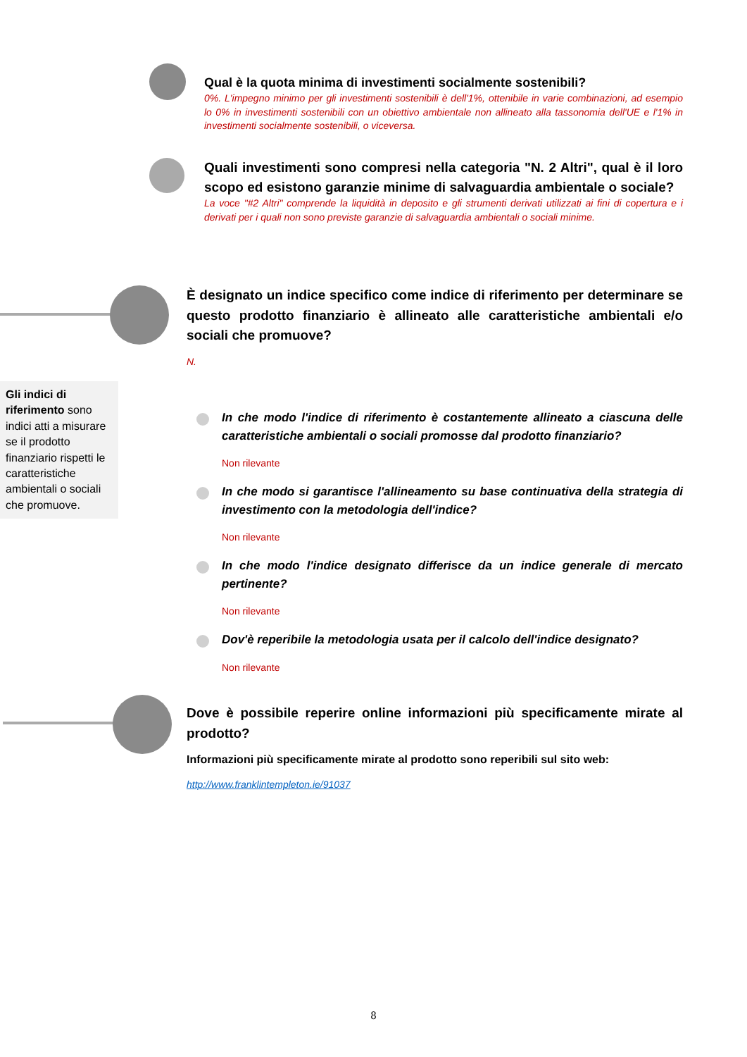Qual è la quota minima di investimenti socialmente sostenibili?
0%. L'impegno minimo per gli investimenti sostenibili è dell'1%, ottenibile in varie combinazioni, ad esempio lo 0% in investimenti sostenibili con un obiettivo ambientale non allineato alla tassonomia dell'UE e l'1% in investimenti socialmente sostenibili, o viceversa.
Quali investimenti sono compresi nella categoria "N. 2 Altri", qual è il loro scopo ed esistono garanzie minime di salvaguardia ambientale o sociale?
La voce "#2 Altri" comprende la liquidità in deposito e gli strumenti derivati utilizzati ai fini di copertura e i derivati per i quali non sono previste garanzie di salvaguardia ambientali o sociali minime.
È designato un indice specifico come indice di riferimento per determinare se questo prodotto finanziario è allineato alle caratteristiche ambientali e/o sociali che promuove?
N.
Gli indici di riferimento sono indici atti a misurare se il prodotto finanziario rispetti le caratteristiche ambientali o sociali che promuove.
In che modo l'indice di riferimento è costantemente allineato a ciascuna delle caratteristiche ambientali o sociali promosse dal prodotto finanziario?
Non rilevante
In che modo si garantisce l'allineamento su base continuativa della strategia di investimento con la metodologia dell'indice?
Non rilevante
In che modo l'indice designato differisce da un indice generale di mercato pertinente?
Non rilevante
Dov'è reperibile la metodologia usata per il calcolo dell'indice designato?
Non rilevante
Dove è possibile reperire online informazioni più specificamente mirate al prodotto?
Informazioni più specificamente mirate al prodotto sono reperibili sul sito web:
http://www.franklintempleton.ie/91037
8